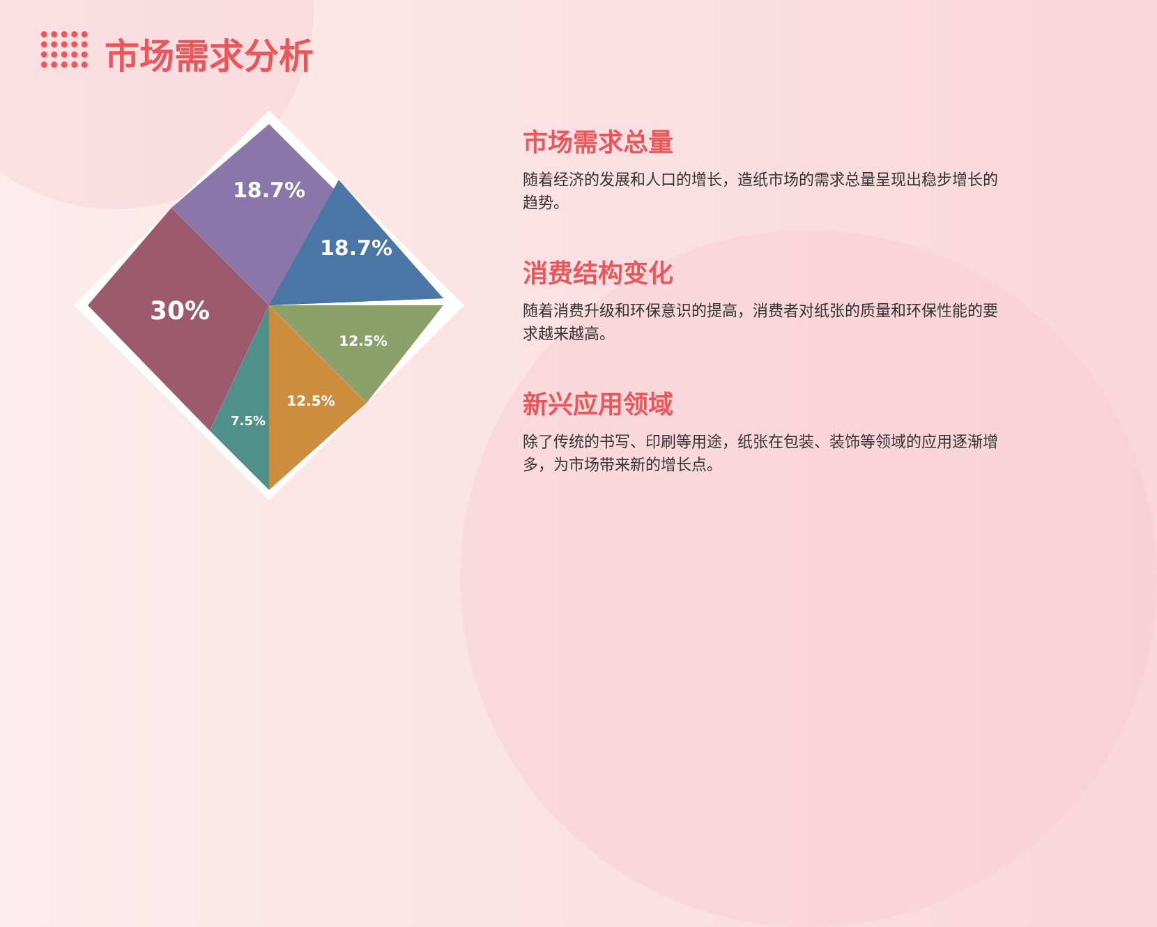市场需求分析
18.7%
18.7%
30%
12.5%
12.5%
7.5%
市场需求总量
随着经济的发展和人口的增长，造纸市场的需求总量呈现出稳步增长的趋势。
消费结构变化
随着消费升级和环保意识的提高，消费者对纸张的质量和环保性能的要求越来越高。
新兴应用领域
除了传统的书写、印刷等用途，纸张在包装、装饰等领域的应用逐渐增多，为市场带来新的增长点。